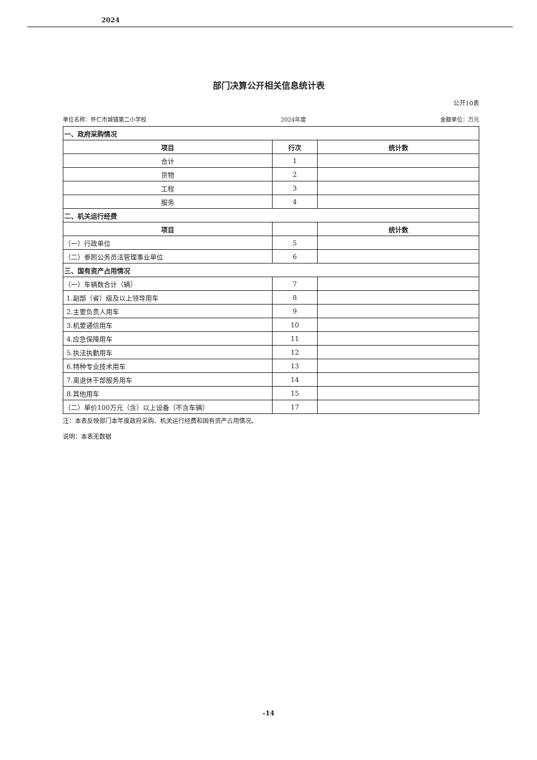2024
部门决算公开相关信息统计表
公开10表
单位名称：怀仁市城镇第二小学校 2024年度 金额单位：万元
| 一、政府采购情况 | | |
| 项目 | 行次 | 统计数 |
| 合计 | 1 | |
| 货物 | 2 | |
| 工程 | 3 | |
| 服务 | 4 | |
| 二、机关运行经费 | | |
| 项目 | | 统计数 |
| （一）行政单位 | 5 | |
| （二）参照公务员法管理事业单位 | 6 | |
| 三、国有资产占用情况 | | |
| （一）车辆数合计（辆） | 7 | |
| 1.副部（省）级及以上领导用车 | 8 | |
| 2.主要负责人用车 | 9 | |
| 3.机要通信用车 | 10 | |
| 4.应急保障用车 | 11 | |
| 5.执法执勤用车 | 12 | |
| 6.特种专业技术用车 | 13 | |
| 7.离退休干部服务用车 | 14 | |
| 8.其他用车 | 15 | |
| （二）单价100万元（含）以上设备（不含车辆） | 17 | |
注：本表反映部门本年度政府采购、机关运行经费和国有资产占用情况。
说明：本表无数据
-14